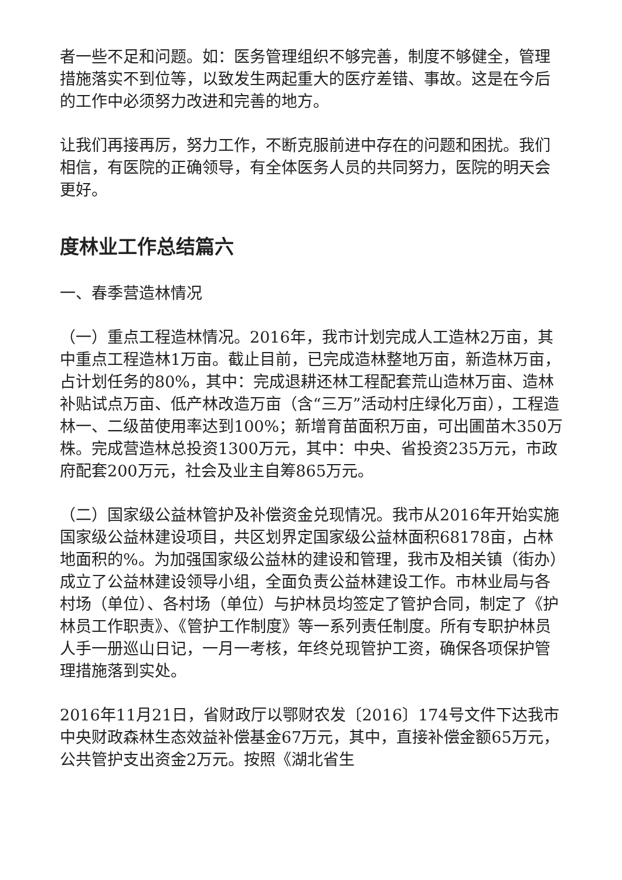者一些不足和问题。如：医务管理组织不够完善，制度不够健全，管理措施落实不到位等，以致发生两起重大的医疗差错、事故。这是在今后的工作中必须努力改进和完善的地方。
让我们再接再厉，努力工作，不断克服前进中存在的问题和困扰。我们相信，有医院的正确领导，有全体医务人员的共同努力，医院的明天会更好。
度林业工作总结篇六
一、春季营造林情况
（一）重点工程造林情况。2016年，我市计划完成人工造林2万亩，其中重点工程造林1万亩。截止目前，已完成造林整地万亩，新造林万亩，占计划任务的80%，其中：完成退耕还林工程配套荒山造林万亩、造林补贴试点万亩、低产林改造万亩（含“三万”活动村庄绿化万亩），工程造林一、二级苗使用率达到100%；新增育苗面积万亩，可出圃苗木350万株。完成营造林总投资1300万元，其中：中央、省投资235万元，市政府配套200万元，社会及业主自筹865万元。
（二）国家级公益林管护及补偿资金兑现情况。我市从2016年开始实施国家级公益林建设项目，共区划界定国家级公益林面积68178亩，占林地面积的%。为加强国家级公益林的建设和管理，我市及相关镇（街办）成立了公益林建设领导小组，全面负责公益林建设工作。市林业局与各村场（单位）、各村场（单位）与护林员均签定了管护合同，制定了《护林员工作职责》、《管护工作制度》等一系列责任制度。所有专职护林员人手一册巡山日记，一月一考核，年终兑现管护工资，确保各项保护管理措施落到实处。
2016年11月21日，省财政厅以鄂财农发〔2016〕174号文件下达我市中央财政森林生态效益补偿基金67万元，其中，直接补偿金额65万元，公共管护支出资金2万元。按照《湖北省生